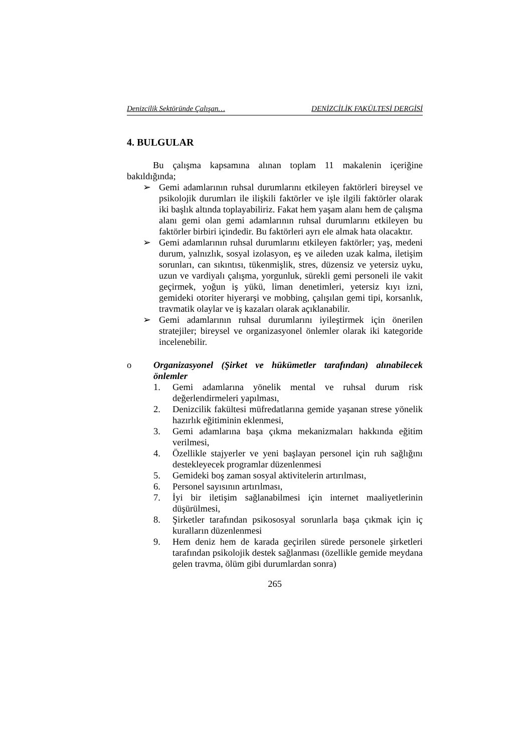Denizcilik Sektöründe Çalışan… DENİZCİLİK FAKÜLTESİ DERGİSİ
4. BULGULAR
Bu çalışma kapsamına alınan toplam 11 makalenin içeriğine bakıldığında;
➢ Gemi adamlarının ruhsal durumlarını etkileyen faktörleri bireysel ve psikolojik durumları ile ilişkili faktörler ve işle ilgili faktörler olarak iki başlık altında toplayabiliriz. Fakat hem yaşam alanı hem de çalışma alanı gemi olan gemi adamlarının ruhsal durumlarını etkileyen bu faktörler birbiri içindedir. Bu faktörleri ayrı ele almak hata olacaktır.
➢ Gemi adamlarının ruhsal durumlarını etkileyen faktörler; yaş, medeni durum, yalnızlık, sosyal izolasyon, eş ve aileden uzak kalma, iletişim sorunları, can sıkıntısı, tükenmişlik, stres, düzensiz ve yetersiz uyku, uzun ve vardiyalı çalışma, yorgunluk, sürekli gemi personeli ile vakit geçirmek, yoğun iş yükü, liman denetimleri, yetersiz kıyı izni, gemideki otoriter hiyerarşi ve mobbing, çalışılan gemi tipi, korsanlık, travmatik olaylar ve iş kazaları olarak açıklanabilir.
➢ Gemi adamlarının ruhsal durumlarını iyileştirmek için önerilen stratejiler; bireysel ve organizasyonel önlemler olarak iki kategoride incelenebilir.
o Organizasyonel (Şirket ve hükümetler tarafından) alınabilecek önlemler
1. Gemi adamlarına yönelik mental ve ruhsal durum risk değerlendirmeleri yapılması,
2. Denizcilik fakültesi müfredatlarına gemide yaşanan strese yönelik hazırlık eğitiminin eklenmesi,
3. Gemi adamlarına başa çıkma mekanizmaları hakkında eğitim verilmesi,
4. Özellikle stajyerler ve yeni başlayan personel için ruh sağlığını destekleyecek programlar düzenlenmesi
5. Gemideki boş zaman sosyal aktivitelerin artırılması,
6. Personel sayısının artırılması,
7. İyi bir iletişim sağlanabilmesi için internet maaliyetlerinin düşürülmesi,
8. Şirketler tarafından psikososyal sorunlarla başa çıkmak için iç kuralların düzenlenmesi
9. Hem deniz hem de karada geçirilen sürede personele şirketleri tarafından psikolojik destek sağlanması (özellikle gemide meydana gelen travma, ölüm gibi durumlardan sonra)
265